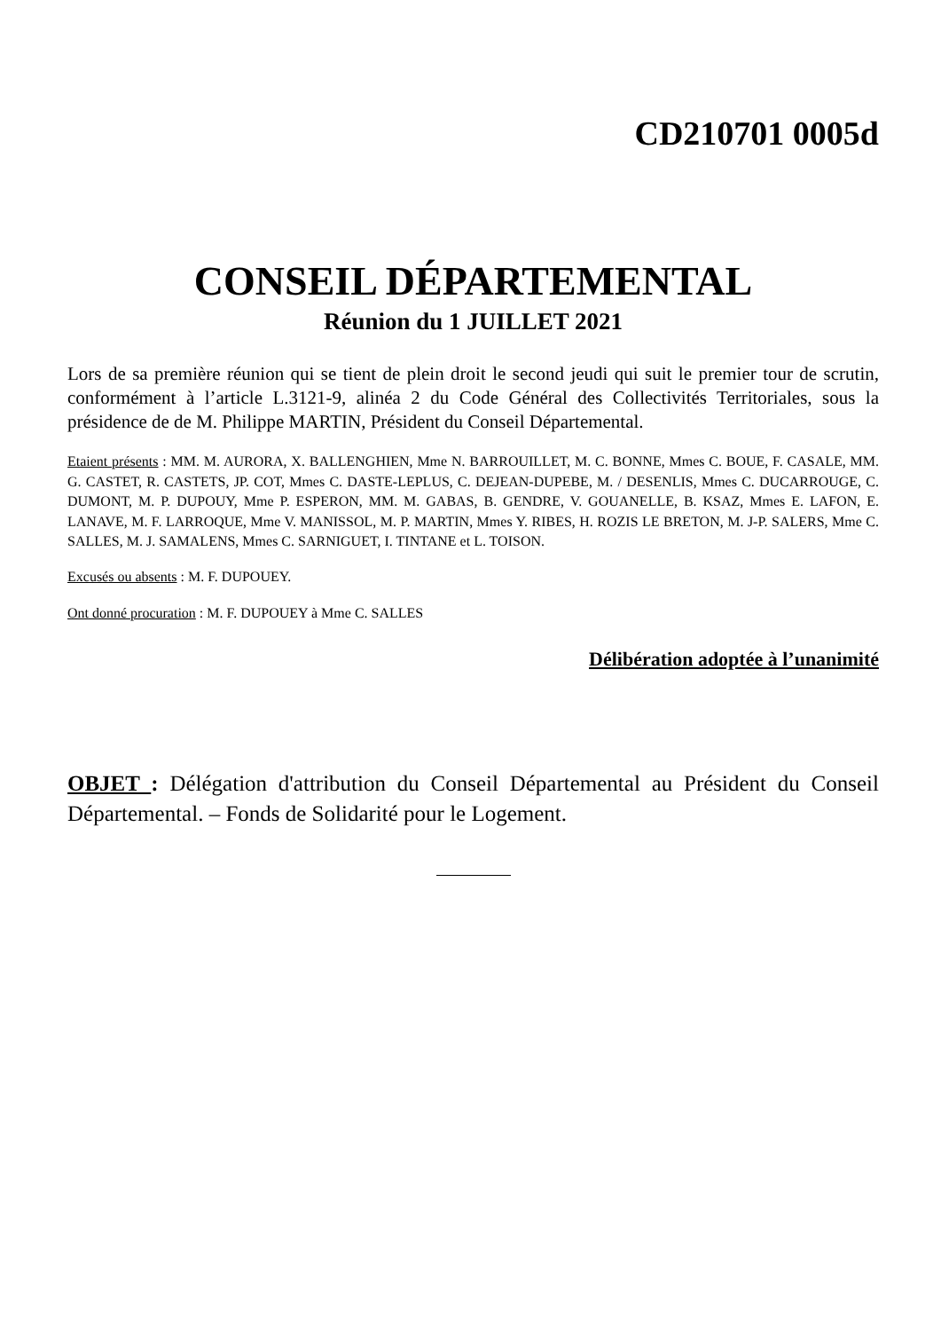CD210701 0005d
CONSEIL DÉPARTEMENTAL
Réunion du 1 JUILLET 2021
Lors de sa première réunion qui se tient de plein droit le second jeudi qui suit le premier tour de scrutin, conformément à l’article L.3121-9, alinéa 2 du Code Général des Collectivités Territoriales, sous la présidence de de M. Philippe MARTIN, Président du Conseil Départemental.
Etaient présents : MM. M. AURORA, X. BALLENGHIEN, Mme N. BARROUILLET, M. C. BONNE, Mmes C. BOUE, F. CASALE, MM. G. CASTET, R. CASTETS, JP. COT, Mmes C. DASTE-LEPLUS, C. DEJEAN-DUPEBE, M. / DESENLIS, Mmes C. DUCARROUGE, C. DUMONT, M. P. DUPOUY, Mme P. ESPERON, MM. M. GABAS, B. GENDRE, V. GOUANELLE, B. KSAZ, Mmes E. LAFON, E. LANAVE, M. F. LARROQUE, Mme V. MANISSOL, M. P. MARTIN, Mmes Y. RIBES, H. ROZIS LE BRETON, M. J-P. SALERS, Mme C. SALLES, M. J. SAMALENS, Mmes C. SARNIGUET, I. TINTANE et L. TOISON.
Excusés ou absents : M. F. DUPOUEY.
Ont donné procuration : M. F. DUPOUEY à Mme C. SALLES
Délibération adoptée à l’unanimité
OBJET : Délégation d'attribution du Conseil Départemental au Président du Conseil Départemental. – Fonds de Solidarité pour le Logement.